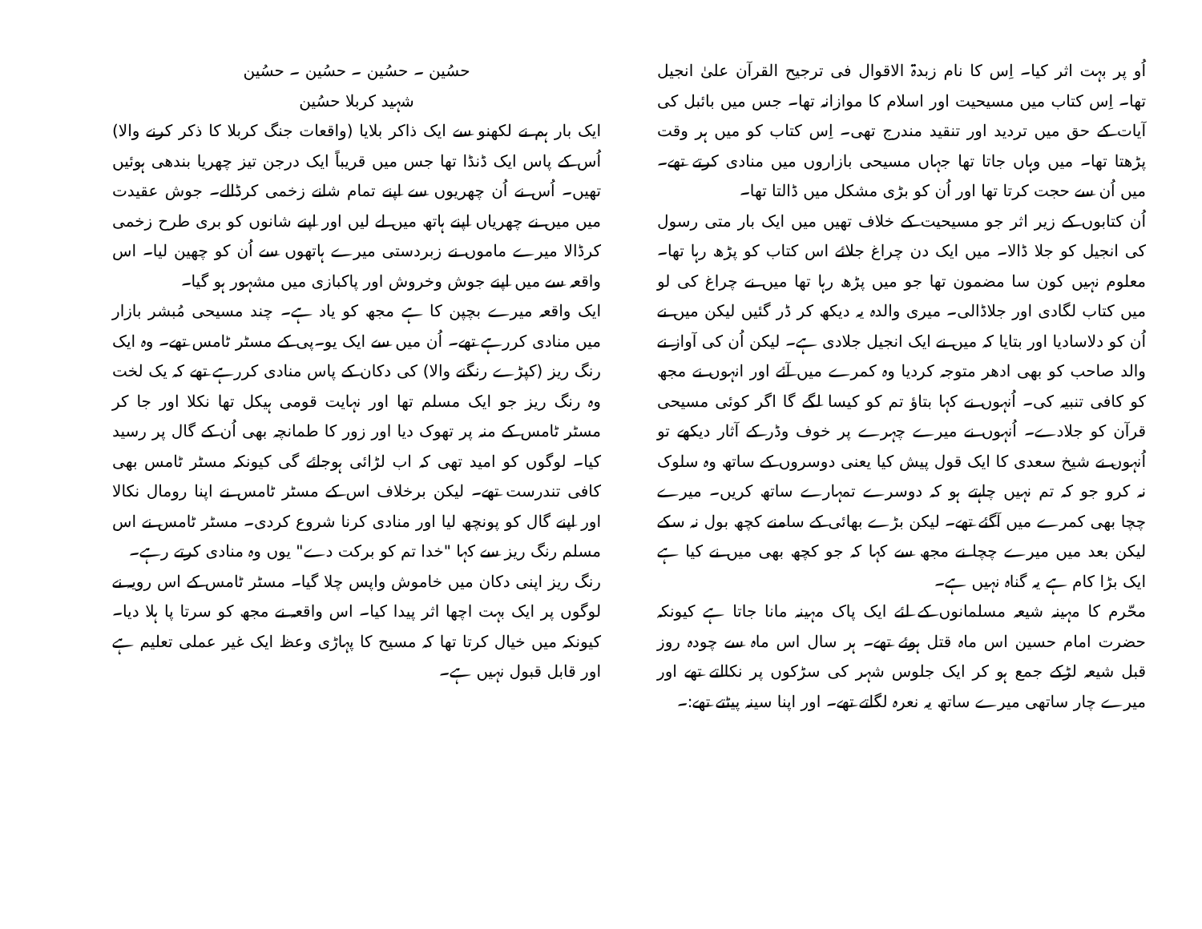اُو پر بہت اثر کیا۔ اِس کا نام زبدۃ الاقوال فی ترجیح القرآن علیٰ انجیل تھا۔ اِس کتاب میں مسیحیت اور اسلام کا موازانہ تھا۔ جس میں بائبل کی آیات کے حق میں تردید اور تنقید مندرج تھی۔ اِس کتاب کو میں ہر وقت پڑھتا تھا۔ میں وہاں جاتا تھا جہاں مسیحی بازاروں میں منادی کرتے تھے۔ میں اُن سے حجت کرتا تھا اور اُن کو بڑی مشکل میں ڈالتا تھا۔
اُن کتابوں کے زیر اثر جو مسیحیت کے خلاف تھیں میں ایک بار متی رسول کی انجیل کو جلا ڈالا۔ میں ایک دن چراغ جلائے اس کتاب کو پڑھ رہا تھا۔ معلوم نہیں کون سا مضمون تھا جو میں پڑھ رہا تھا میں نے چراغ کی لو میں کتاب لگادی اور جلاڈالی۔ میری والدہ یہ دیکھ کر ڈر گئیں لیکن میں نے اُن کو دلاسادیا اور بتایا کہ میں نے ایک انجیل جلادی ہے۔ لیکن اُن کی آواز نے والد صاحب کو بھی ادھر متوجہ کردیا وہ کمرے میں آئے اور انہوں نے مجھ کو کافی تنبیہ کی۔ اُنہوں نے کہا بتاؤ تم کو کیسا لگے گا اگر کوئی مسیحی قرآن کو جلادے۔ اُنہوں نے میرے چہرے پر خوف وڈر کے آثار دیکھے تو اُنہوں نے شیخ سعدی کا ایک قول پیش کیا یعنی دوسروں کے ساتھ وہ سلوک نہ کرو جو کہ تم نہیں چاہتے ہو کہ دوسرے تمہارے ساتھ کریں۔ میرے چچا بھی کمرے میں آگئے تھے۔ لیکن بڑے بھائی کے سامنے کچھ بول نہ سکے لیکن بعد میں میرے چچا نے مجھ سے کہا کہ جو کچھ بھی میں نے کیا ہے ایک بڑا کام ہے یہ گناہ نہیں ہے۔
محّرم کا مہینہ شیعہ مسلمانوں کے لئے ایک پاک مہینہ مانا جاتا ہے کیونکہ حضرت امام حسین اس ماہ قتل ہوئے تھے۔ ہر سال اس ماہ سے چودہ روز قبل شیعہ لڑکے جمع ہو کر ایک جلوس شہر کی سڑکوں پر نکالتے تھے اور میرے چار ساتھی میرے ساتھ یہ نعرہ لگاتے تھے۔ اور اپنا سینہ پیٹتے تھے:۔
حسُین ۔ حسُین ۔ حسُین ۔ حسُین
شہید کربلا حسُین
ایک بار ہم نے لکھنو سے ایک ذاکر بلایا (واقعات جنگ کربلا کا ذکر کرنے والا) اُس کے پاس ایک ڈنڈا تھا جس میں قریباً ایک درجن تیز چھریا بندھی ہوئیں تھیں۔ اُس نے اُن چھریوں سے اپنے تمام شانے زخمی کرڈالے۔ جوش عقیدت میں میں نے چھریاں اپنے ہاتھ میں لے لیں اور اپنے شانوں کو بری طرح زخمی کرڈالا میرے ماموں نے زبردستی میرے ہاتھوں سے اُن کو چھین لیا۔ اس واقعہ سے میں اپنے جوش وخروش اور پاکبازی میں مشہور ہو گیا۔
ایک واقعہ میرے بچپن کا ہے مجھ کو یاد ہے۔ چند مسیحی مُبشر بازار میں منادی کررہے تھے۔ اُن میں سے ایک یو۔پی کے مسٹر ٹامس تھے۔ وہ ایک رنگ ریز (کپڑے رنگنے والا) کی دکان کے پاس منادی کررہے تھے کہ یک لخت وہ رنگ ریز جو ایک مسلم تھا اور نہایت قومی ہیکل تھا نکلا اور جا کر مسٹر ٹامس کے منہ پر تھوک دیا اور زور کا طمانچہ بھی اُن کے گال پر رسید کیا۔ لوگوں کو امید تھی کہ اب لڑائی ہوجائے گی کیونکہ مسٹر ٹامس بھی کافی تندرست تھے۔ لیکن برخلاف اس کے مسٹر ٹامس نے اپنا رومال نکالا اور اپنے گال کو پونچھ لیا اور منادی کرنا شروع کردی۔ مسٹر ٹامس نے اس مسلم رنگ ریز سے کہا "خدا تم کو برکت دے" یوں وہ منادی کرتے رہے۔
رنگ ریز اپنی دکان میں خاموش واپس چلا گیا۔ مسٹر ٹامس کے اس رویہ نے لوگوں پر ایک بہت اچھا اثر پیدا کیا۔ اس واقعہ نے مجھ کو سرتا پا ہلا دیا۔ کیونکہ میں خیال کرتا تھا کہ مسیح کا پہاڑی وعظ ایک غیر عملی تعلیم ہے اور قابل قبول نہیں ہے۔